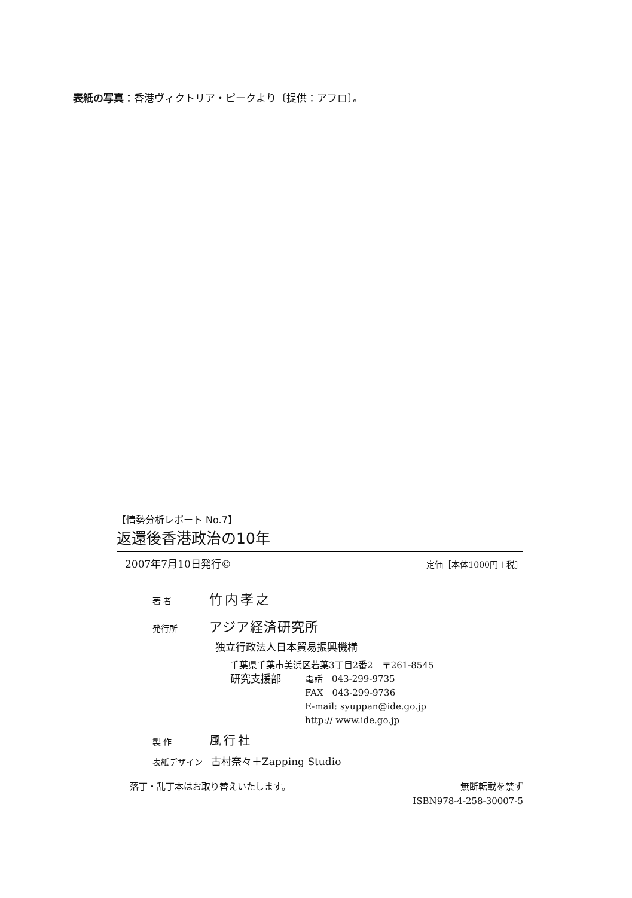表紙の写真：香港ヴィクトリア・ピークより〔提供：アフロ〕。
【情勢分析レポート No.7】
返還後香港政治の10年
2007年7月10日発行© 定価［本体1000円＋税］
著 者 竹内孝之
発行所 アジア経済研究所
独立行政法人日本貿易振興機構
千葉県千葉市美浜区若葉3丁目2番2　〒261-8545
研究支援部 電話　043-299-9735
FAX　043-299-9736
E-mail: syuppan@ide.go.jp
http:// www.ide.go.jp
製 作 風行社
表紙デザイン　古村奈々＋Zapping Studio
落丁・乱丁本はお取り替えいたします。 無断転載を禁ず
ISBN978-4-258-30007-5